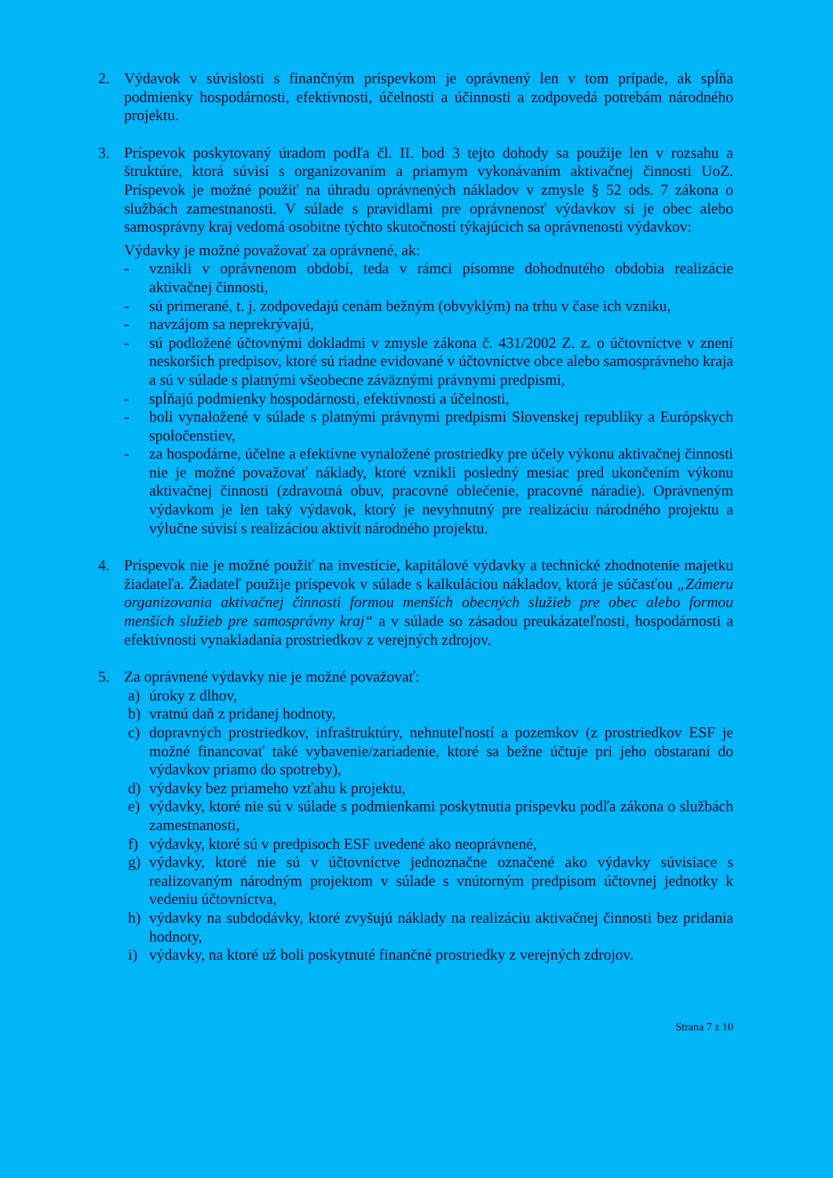2. Výdavok v súvislosti s finančným príspevkom je oprávnený len v tom prípade, ak spĺňa podmienky hospodárnosti, efektívnosti, účelnosti a účinnosti a zodpovedá potrebám národného projektu.
3. Príspevok poskytovaný úradom podľa čl. II. bod 3 tejto dohody sa použije len v rozsahu a štruktúre, ktorá súvisí s organizovaním a priamym vykonávaním aktivačnej činnosti UoZ. Príspevok je možné použiť na úhradu oprávnených nákladov v zmysle § 52 ods. 7 zákona o službách zamestnanosti. V súlade s pravidlami pre oprávnenosť výdavkov si je obec alebo samosprávny kraj vedomá osobitne týchto skutočností týkajúcich sa oprávnenosti výdavkov:
Výdavky je možné považovať za oprávnené, ak:
- vznikli v oprávnenom období, teda v rámci písomne dohodnutého obdobia realizácie aktivačnej činnosti,
- sú primerané, t. j. zodpovedajú cenám bežným (obvyklým) na trhu v čase ich vzniku,
- navzájom sa neprekrývajú,
- sú podložené účtovnými dokladmi v zmysle zákona č. 431/2002 Z. z. o účtovníctve v znení neskorších predpisov, ktoré sú riadne evidované v účtovníctve obce alebo samosprávneho kraja a sú v súlade s platnými všeobecne záväznými právnymi predpismi,
- spĺňajú podmienky hospodárnosti, efektívnosti a účelnosti,
- boli vynaložené v súlade s platnými právnymi predpismi Slovenskej republiky a Európskych spoločenstiev,
- za hospodárne, účelne a efektívne vynaložené prostriedky pre účely výkonu aktivačnej činnosti nie je možné považovať náklady, ktoré vznikli posledný mesiac pred ukončením výkonu aktivačnej činnosti (zdravotná obuv, pracovné oblečenie, pracovné náradie). Oprávneným výdavkom je len taký výdavok, ktorý je nevyhnutný pre realizáciu národného projektu a výlučne súvisí s realizáciou aktivít národného projektu.
4. Príspevok nie je možné použiť na investície, kapitálové výdavky a technické zhodnotenie majetku žiadateľa. Žiadateľ použije príspevok v súlade s kalkuláciou nákladov, ktorá je súčasťou „Zámeru organizovania aktivačnej činnosti formou menších obecných služieb pre obec alebo formou menších služieb pre samosprávny kraj“ a v súlade so zásadou preukázateľnosti, hospodárnosti a efektívnosti vynakladania prostriedkov z verejných zdrojov.
5. Za oprávnené výdavky nie je možné považovať:
a) úroky z dlhov,
b) vratnú daň z pridanej hodnoty,
c) dopravných prostriedkov, infraštruktúry, nehnuteľností a pozemkov (z prostriedkov ESF je možné financovať také vybavenie/zariadenie, ktoré sa bežne účtuje pri jeho obstaraní do výdavkov priamo do spotreby),
d) výdavky bez priameho vzťahu k projektu,
e) výdavky, ktoré nie sú v súlade s podmienkami poskytnutia príspevku podľa zákona o službách zamestnanosti,
f) výdavky, ktoré sú v predpisoch ESF uvedené ako neoprávnené,
g) výdavky, ktoré nie sú v účtovníctve jednoznačne označené ako výdavky súvisiace s realizovaným národným projektom v súlade s vnútorným predpisom účtovnej jednotky k vedeniu účtovníctva,
h) výdavky na subdodávky, ktoré zvyšujú náklady na realizáciu aktivačnej činnosti bez pridania hodnoty,
i) výdavky, na ktoré už boli poskytnuté finančné prostriedky z verejných zdrojov.
Strana 7 z 10